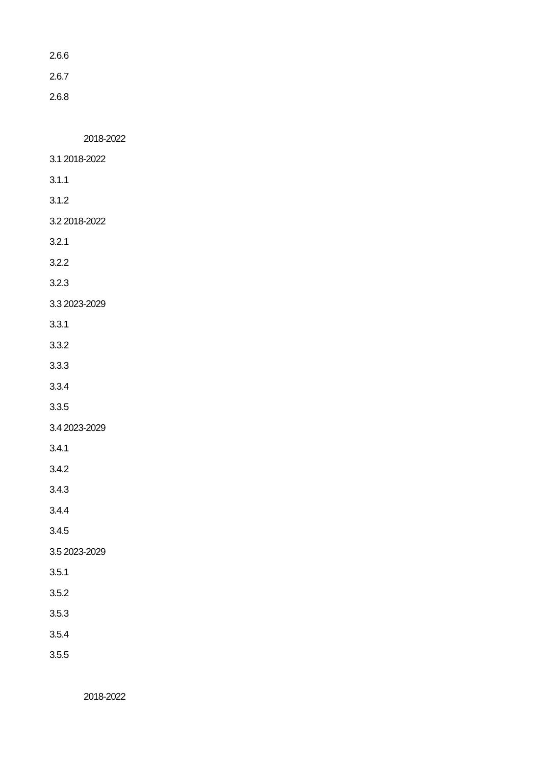2.6.6
2.6.7
2.6.8
2018-2022
3.1 2018-2022
3.1.1
3.1.2
3.2 2018-2022
3.2.1
3.2.2
3.2.3
3.3 2023-2029
3.3.1
3.3.2
3.3.3
3.3.4
3.3.5
3.4 2023-2029
3.4.1
3.4.2
3.4.3
3.4.4
3.4.5
3.5 2023-2029
3.5.1
3.5.2
3.5.3
3.5.4
3.5.5
2018-2022